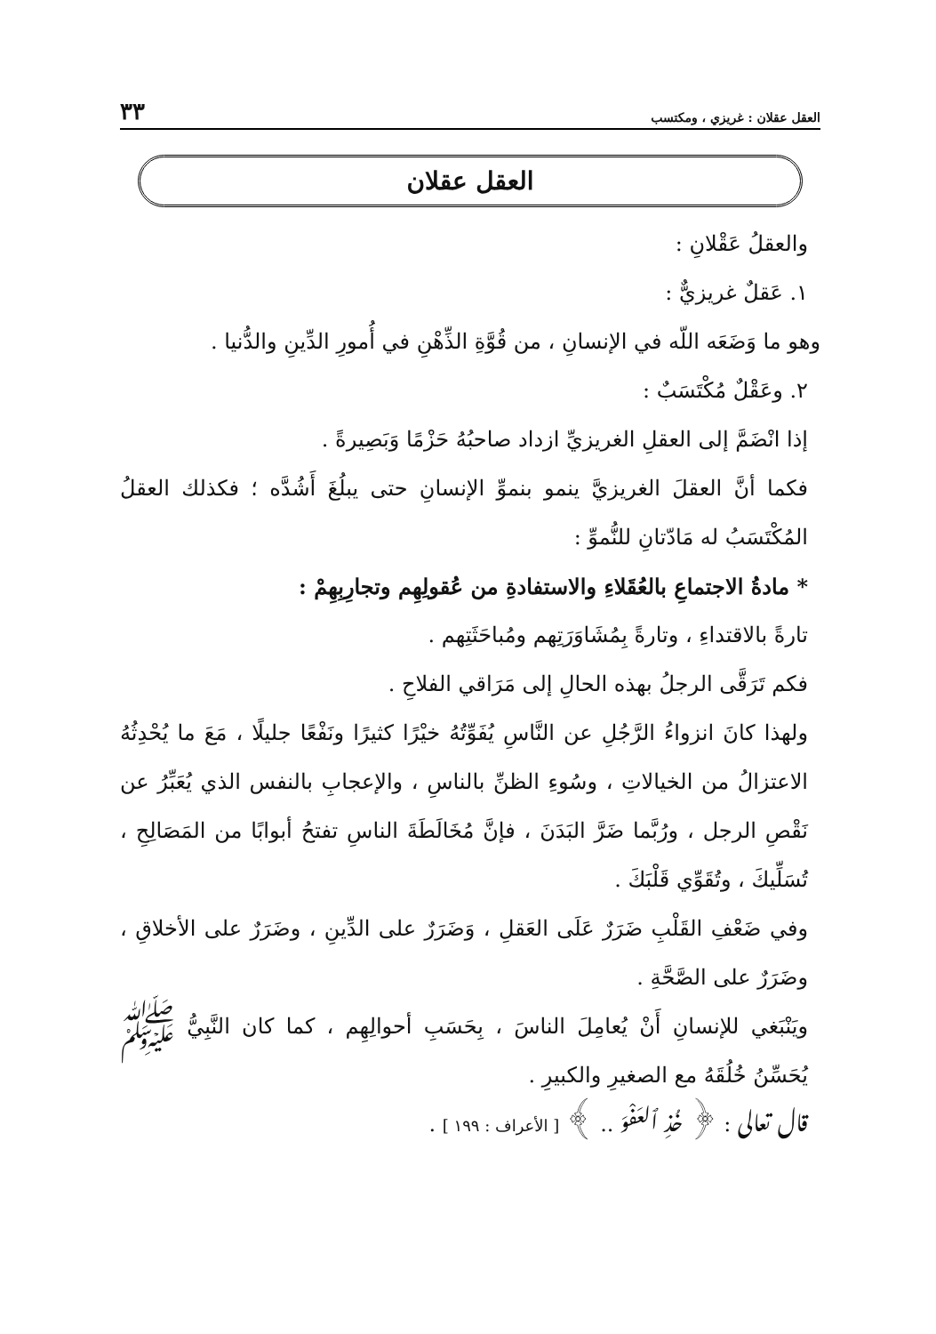العقل عقلان : غريزي ، ومكتسب ٣٣
العقل عقلان
والعقلُ عَقْلانِ :
١. عَقلٌ غريزيٌّ :
وهو ما وَضَعَه اللّه في الإنسانِ ، من قُوَّةِ الذِّهْنِ في أُمورِ الدِّينِ والدُّنيا .
٢. وعَقْلٌ مُكْتَسَبٌ :
إذا انْضَمَّ إلى العقلِ الغريزيِّ ازداد صاحبُهُ حَزْمًا وَبَصِيرةً .
فكما أنَّ العقلَ الغريزيَّ ينمو بنموِّ الإنسانِ حتى يبلُغَ أَشُدَّه ؛ فكذلك العقلُ المُكْتَسَبُ له مَادّتانِ للنُّموِّ :
* مادةُ الاجتماعِ بالعُقَلاءِ والاستفادةِ من عُقولِهِم وتجارِبِهِمْ :
تارةً بالاقتداءِ ، وتارةً بِمُشَاوَرَتِهم ومُباحَثَتِهم .
فكم تَرَقَّى الرجلُ بهذه الحالِ إلى مَرَاقي الفلاحِ .
ولهذا كانَ انزواءُ الرَّجُلِ عن النَّاسِ يُفَوِّتُهُ خيْرًا كثيرًا ونَفْعًا جليلًا ، مَعَ ما يُحْدِثُهُ الاعتزالُ من الخيالاتِ ، وسُوءِ الظنِّ بالناسِ ، والإعجابِ بالنفس الذي يُعَبِّرُ عن نَقْصِ الرجل ، ورُبَّما ضَرَّ البَدَنَ ، فإنَّ مُخَالَطَةَ الناسِ تفتحُ أبوابًا من المَصَالِحِ ، تُسَلِّيكَ ، وتُقَوِّي قَلْبَكَ .
وفي ضَعْفِ القَلْبِ ضَرَرٌ عَلَى العَقلِ ، وَضَرَرٌ على الدِّينِ ، وضَرَرٌ على الأخلاقِ ، وضَرَرٌ على الصَّحَّةِ .
ويَنْبَغي للإنسانِ أَنْ يُعامِلَ الناسَ ، بِحَسَبِ أحوالِهِم ، كما كان النَّبِيُّ ﷺ يُحَسِّنُ خُلُقَهُ مع الصغيرِ والكبيرِ .
قال تعالى : ﴿ خُذِ ٱلعَفْوَ .. ﴾ [ الأعراف : ١٩٩ ] .